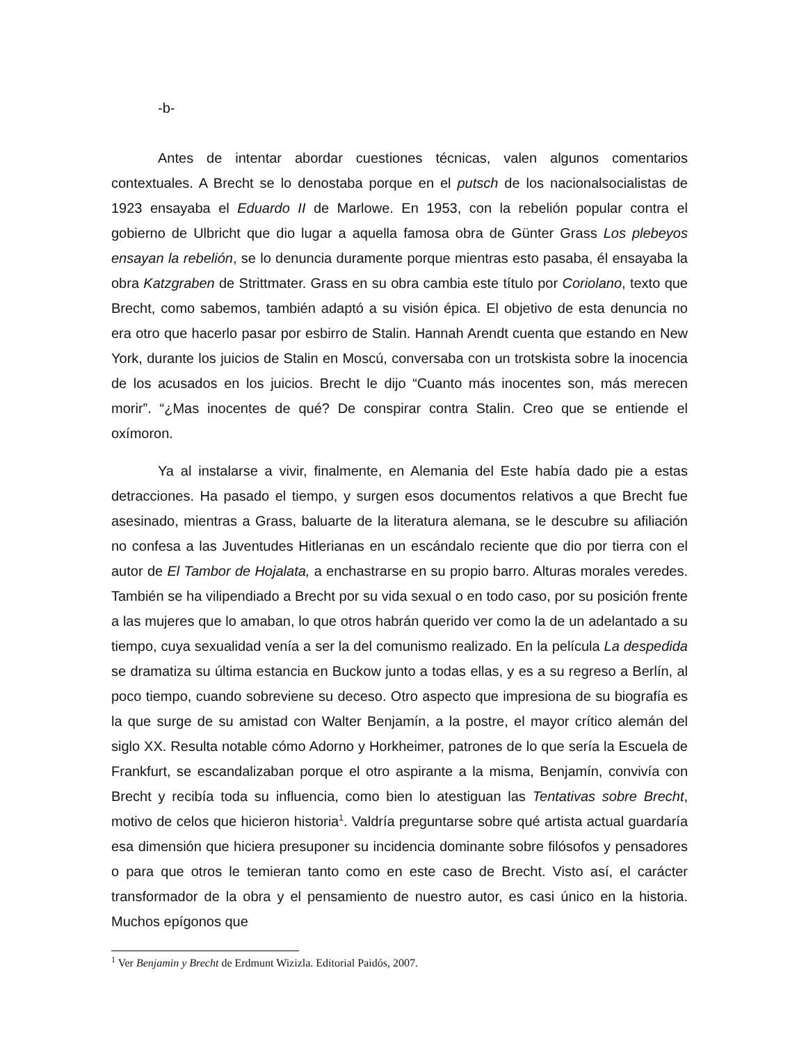-b-
Antes de intentar abordar cuestiones técnicas, valen algunos comentarios contextuales. A Brecht se lo denostaba porque en el putsch de los nacionalsocialistas de 1923 ensayaba el Eduardo II de Marlowe. En 1953, con la rebelión popular contra el gobierno de Ulbricht que dio lugar a aquella famosa obra de Günter Grass Los plebeyos ensayan la rebelión, se lo denuncia duramente porque mientras esto pasaba, él ensayaba la obra Katzgraben de Strittmater. Grass en su obra cambia este título por Coriolano, texto que Brecht, como sabemos, también adaptó a su visión épica. El objetivo de esta denuncia no era otro que hacerlo pasar por esbirro de Stalin. Hannah Arendt cuenta que estando en New York, durante los juicios de Stalin en Moscú, conversaba con un trotskista sobre la inocencia de los acusados en los juicios. Brecht le dijo “Cuanto más inocentes son, más merecen morir”. “¿Mas inocentes de qué? De conspirar contra Stalin. Creo que se entiende el oxímoron.
Ya al instalarse a vivir, finalmente, en Alemania del Este había dado pie a estas detracciones. Ha pasado el tiempo, y surgen esos documentos relativos a que Brecht fue asesinado, mientras a Grass, baluarte de la literatura alemana, se le descubre su afiliación no confesa a las Juventudes Hitlerianas en un escándalo reciente que dio por tierra con el autor de El Tambor de Hojalata, a enchastrarse en su propio barro. Alturas morales veredes. También se ha vilipendiado a Brecht por su vida sexual o en todo caso, por su posición frente a las mujeres que lo amaban, lo que otros habrán querido ver como la de un adelantado a su tiempo, cuya sexualidad venía a ser la del comunismo realizado. En la película La despedida se dramatiza su última estancia en Buckow junto a todas ellas, y es a su regreso a Berlín, al poco tiempo, cuando sobreviene su deceso. Otro aspecto que impresiona de su biografía es la que surge de su amistad con Walter Benjamín, a la postre, el mayor crítico alemán del siglo XX. Resulta notable cómo Adorno y Horkheimer, patrones de lo que sería la Escuela de Frankfurt, se escandalizaban porque el otro aspirante a la misma, Benjamín, convivía con Brecht y recibía toda su influencia, como bien lo atestiguan las Tentativas sobre Brecht, motivo de celos que hicieron historia<sup>1</sup>. Valdría preguntarse sobre qué artista actual guardaría esa dimensión que hiciera presuponer su incidencia dominante sobre filósofos y pensadores o para que otros le temieran tanto como en este caso de Brecht. Visto así, el carácter transformador de la obra y el pensamiento de nuestro autor, es casi único en la historia. Muchos epígonos que
<sup>1</sup> Ver Benjamin y Brecht de Erdmunt Wizizla. Editorial Paidós, 2007.